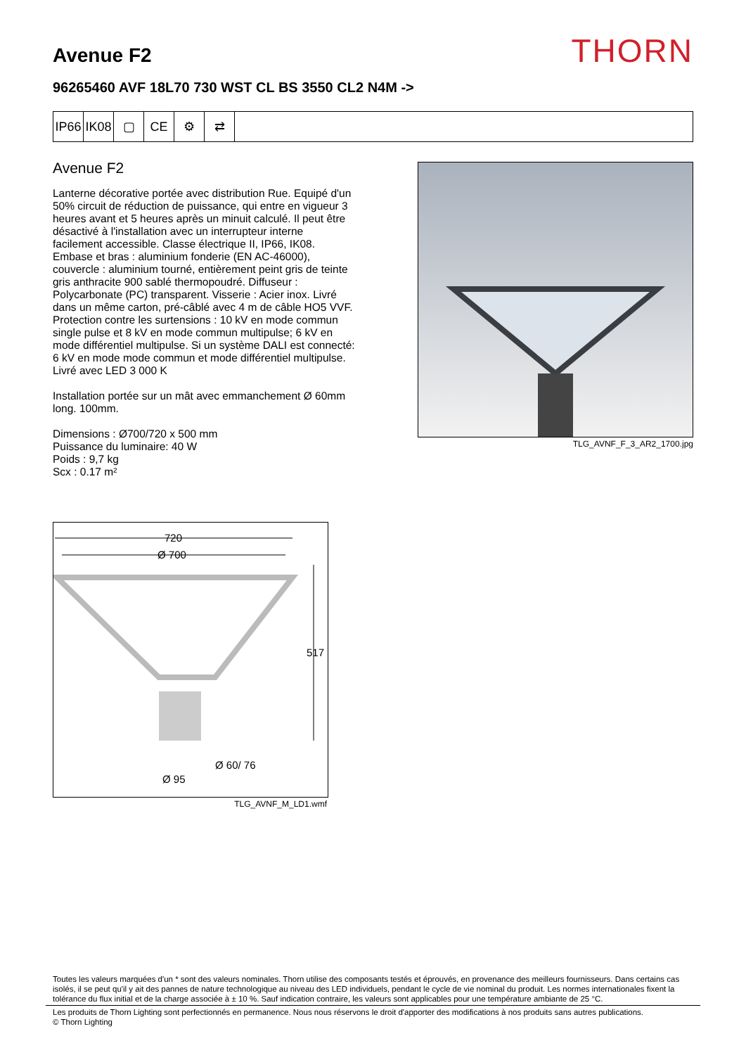Avenue F2
THORN
96265460 AVF 18L70 730 WST CL BS 3550 CL2 N4M ->
IP66
IK08
▢ CE ⚙ ⇄
Avenue F2
Lanterne décorative portée avec distribution Rue. Equipé d'un 50% circuit de réduction de puissance, qui entre en vigueur 3 heures avant et 5 heures après un minuit calculé. Il peut être désactivé à l'installation avec un interrupteur interne facilement accessible. Classe électrique II, IP66, IK08. Embase et bras : aluminium fonderie (EN AC-46000), couvercle : aluminium tourné, entièrement peint gris de teinte gris anthracite 900 sablé thermopoudré. Diffuseur : Polycarbonate (PC) transparent. Visserie : Acier inox. Livré dans un même carton, pré-câblé avec 4 m de câble HO5 VVF. Protection contre les surtensions : 10 kV en mode commun single pulse et 8 kV en mode commun multipulse; 6 kV en mode différentiel multipulse. Si un système DALI est connecté: 6 kV en mode mode commun et mode différentiel multipulse. Livré avec LED 3 000 K
Installation portée sur un mât avec emmanchement Ø 60mm long. 100mm.
Dimensions : Ø700/720 x 500 mm
Puissance du luminaire: 40 W
Poids : 9,7 kg
Scx : 0.17 m²
TLG_AVNF_F_3_AR2_1700.jpg
720
Ø 700
517
Ø 60/ 76
Ø 95
TLG_AVNF_M_LD1.wmf
Toutes les valeurs marquées d'un * sont des valeurs nominales. Thorn utilise des composants testés et éprouvés, en provenance des meilleurs fournisseurs. Dans certains cas isolés, il se peut qu'il y ait des pannes de nature technologique au niveau des LED individuels, pendant le cycle de vie nominal du produit. Les normes internationales fixent la tolérance du flux initial et de la charge associée à ± 10 %. Sauf indication contraire, les valeurs sont applicables pour une température ambiante de 25 °C.
Les produits de Thorn Lighting sont perfectionnés en permanence. Nous nous réservons le droit d'apporter des modifications à nos produits sans autres publications.
© Thorn Lighting